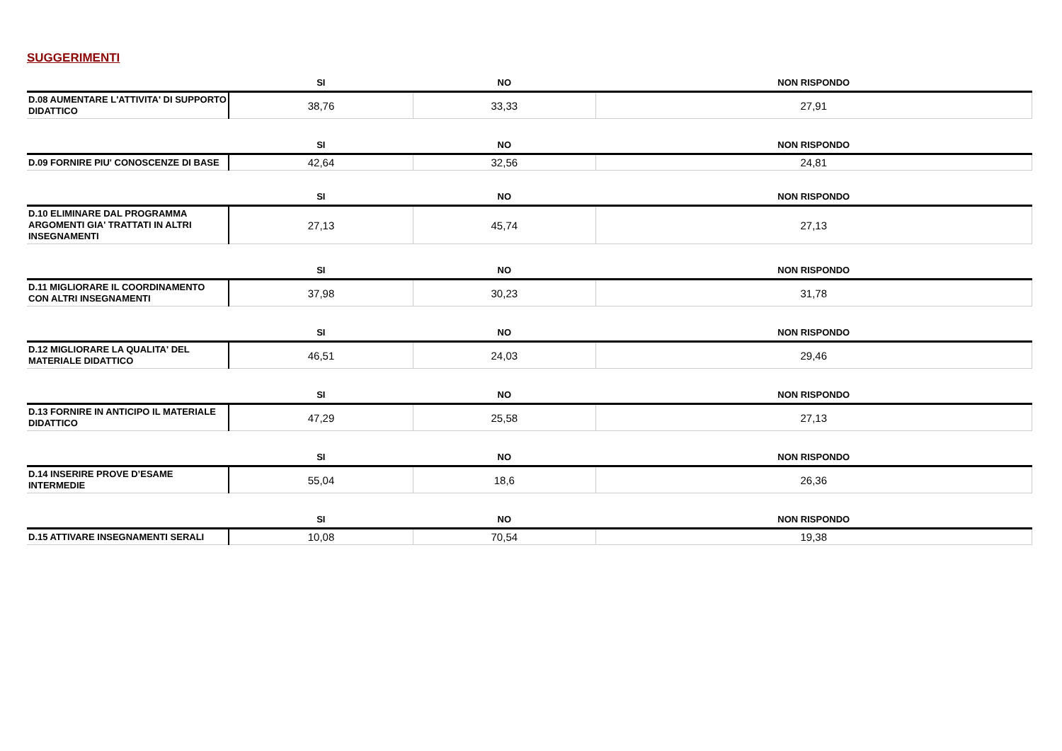SUGGERIMENTI
| | SI | NO | NON RISPONDO |
| --- | --- | --- | --- |
| D.08 AUMENTARE L'ATTIVITA' DI SUPPORTO DIDATTICO | 38,76 | 33,33 | 27,91 |
| | SI | NO | NON RISPONDO |
| D.09 FORNIRE PIU' CONOSCENZE DI BASE | 42,64 | 32,56 | 24,81 |
| | SI | NO | NON RISPONDO |
| D.10 ELIMINARE DAL PROGRAMMA ARGOMENTI GIA' TRATTATI IN ALTRI INSEGNAMENTI | 27,13 | 45,74 | 27,13 |
| | SI | NO | NON RISPONDO |
| D.11 MIGLIORARE IL COORDINAMENTO CON ALTRI INSEGNAMENTI | 37,98 | 30,23 | 31,78 |
| | SI | NO | NON RISPONDO |
| D.12 MIGLIORARE LA QUALITA' DEL MATERIALE DIDATTICO | 46,51 | 24,03 | 29,46 |
| | SI | NO | NON RISPONDO |
| D.13 FORNIRE IN ANTICIPO IL MATERIALE DIDATTICO | 47,29 | 25,58 | 27,13 |
| | SI | NO | NON RISPONDO |
| D.14 INSERIRE PROVE D’ESAME INTERMEDIE | 55,04 | 18,6 | 26,36 |
| | SI | NO | NON RISPONDO |
| D.15 ATTIVARE INSEGNAMENTI SERALI | 10,08 | 70,54 | 19,38 |